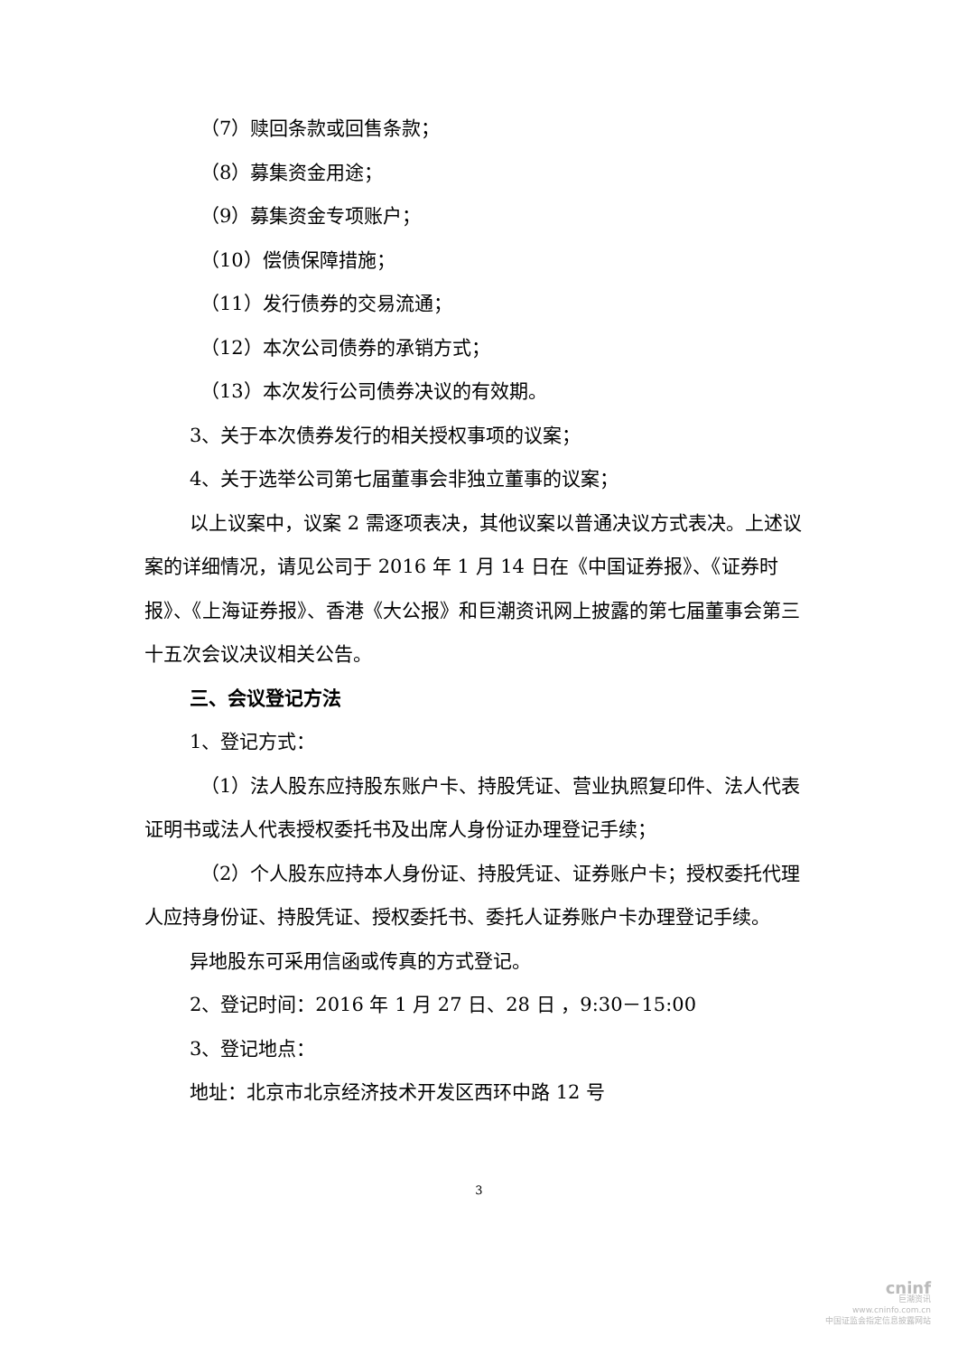（7）赎回条款或回售条款；
（8）募集资金用途；
（9）募集资金专项账户；
（10）偿债保障措施；
（11）发行债券的交易流通；
（12）本次公司债券的承销方式；
（13）本次发行公司债券决议的有效期。
3、关于本次债券发行的相关授权事项的议案；
4、关于选举公司第七届董事会非独立董事的议案；
以上议案中，议案 2 需逐项表决，其他议案以普通决议方式表决。上述议案的详细情况，请见公司于 2016 年 1 月 14 日在《中国证券报》、《证券时报》、《上海证券报》、香港《大公报》和巨潮资讯网上披露的第七届董事会第三十五次会议决议相关公告。
三、会议登记方法
1、登记方式：
（1）法人股东应持股东账户卡、持股凭证、营业执照复印件、法人代表证明书或法人代表授权委托书及出席人身份证办理登记手续；
（2）个人股东应持本人身份证、持股凭证、证券账户卡；授权委托代理人应持身份证、持股凭证、授权委托书、委托人证券账户卡办理登记手续。
异地股东可采用信函或传真的方式登记。
2、登记时间：2016 年 1 月 27 日、28 日 ，9:30－15:00
3、登记地点：
地址：北京市北京经济技术开发区西环中路 12 号
3
cninf
巨潮资讯
www.cninfo.com.cn
中国证监会指定信息披露网站